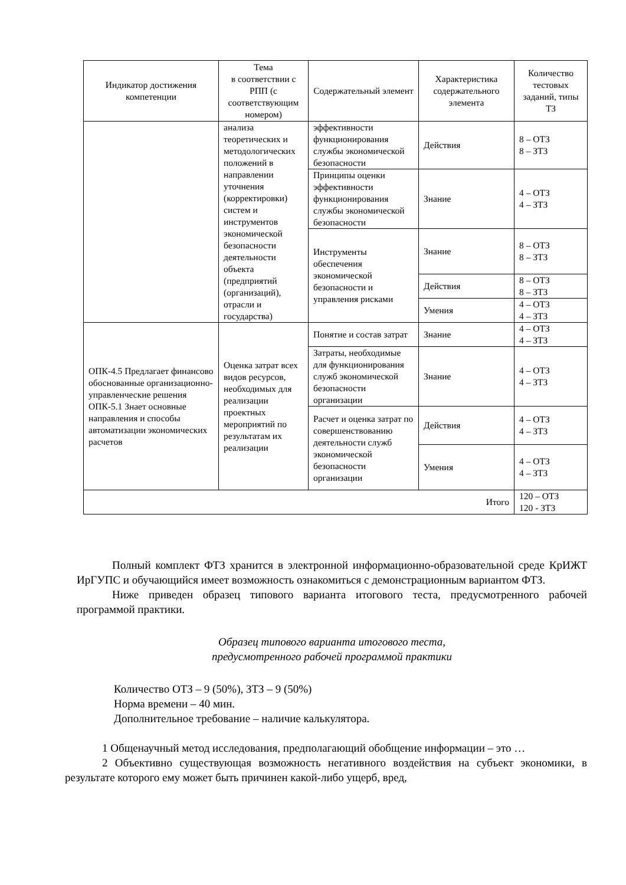| Индикатор достижения компетенции | Тема в соответствии с РПП (с соответствующим номером) | Содержательный элемент | Характеристика содержательного элемента | Количество тестовых заданий, типы ТЗ |
| --- | --- | --- | --- | --- |
| | анализа теоретических и методологических положений в направлении уточнения (корректировки) систем и инструментов экономической безопасности деятельности объекта (предприятий (организаций), отрасли и государства) | эффективности функционирования службы экономической безопасности | Действия | 8 – ОТЗ 8 – ЗТЗ |
| | | Принципы оценки эффективности функционирования службы экономической безопасности | Знание | 4 – ОТЗ 4 – ЗТЗ |
| | | Инструменты обеспечения экономической безопасности и управления рисками | Знание | 8 – ОТЗ 8 – ЗТЗ |
| | | | Действия | 8 – ОТЗ 8 – ЗТЗ |
| | | | Умения | 4 – ОТЗ 4 – ЗТЗ |
| ОПК-4.5 Предлагает финансово обоснованные организационно-управленческие решения ОПК-5.1 Знает основные направления и способы автоматизации экономических расчетов | Оценка затрат всех видов ресурсов, необходимых для реализации проектных мероприятий по результатам их реализации | Понятие и состав затрат | Знание | 4 – ОТЗ 4 – ЗТЗ |
| | | Затраты, необходимые для функционирования служб экономической безопасности организации | Знание | 4 – ОТЗ 4 – ЗТЗ |
| | | Расчет и оценка затрат по совершенствованию деятельности служб экономической безопасности организации | Действия | 4 – ОТЗ 4 – ЗТЗ |
| | | | Умения | 4 – ОТЗ 4 – ЗТЗ |
| Итого | | | | 120 – ОТЗ 120 - ЗТЗ |
Полный комплект ФТЗ хранится в электронной информационно-образовательной среде КрИЖТ ИрГУПС и обучающийся имеет возможность ознакомиться с демонстрационным вариантом ФТЗ.
Ниже приведен образец типового варианта итогового теста, предусмотренного рабочей программой практики.
Образец типового варианта итогового теста,
предусмотренного рабочей программой практики
Количество ОТЗ – 9 (50%), ЗТЗ – 9 (50%)
Норма времени – 40 мин.
Дополнительное требование – наличие калькулятора.
1 Общенаучный метод исследования, предполагающий обобщение информации – это …
2 Объективно существующая возможность негативного воздействия на субъект экономики, в результате которого ему может быть причинен какой-либо ущерб, вред,